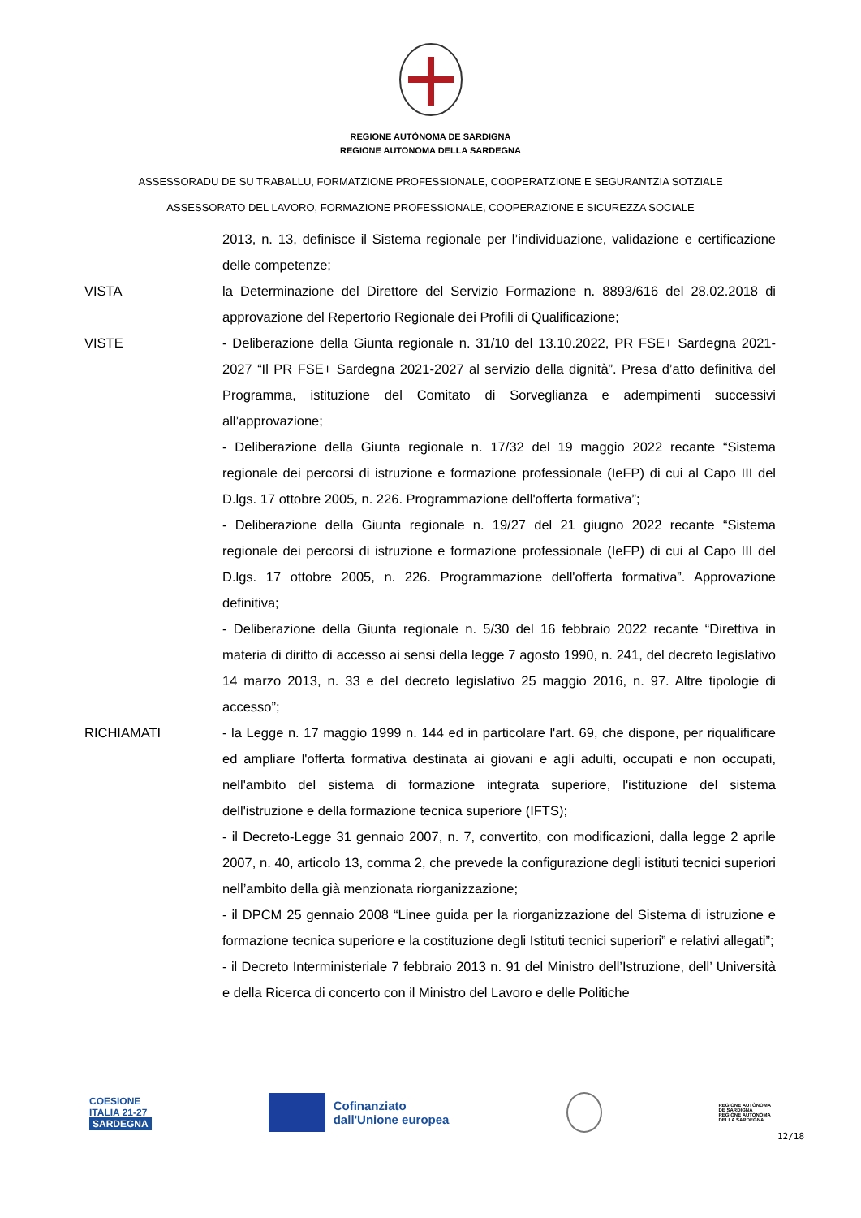REGIONE AUTÒNOMA DE SARDIGNA
REGIONE AUTONOMA DELLA SARDEGNA
ASSESSORADU DE SU TRABALLU, FORMATZIONE PROFESSIONALE, COOPERATZIONE E SEGURANTZIA SOTZIALE
ASSESSORATO DEL LAVORO, FORMAZIONE PROFESSIONALE, COOPERAZIONE E SICUREZZA SOCIALE
2013, n. 13, definisce il Sistema regionale per l’individuazione, validazione e certificazione delle competenze;
VISTA la Determinazione del Direttore del Servizio Formazione n. 8893/616 del 28.02.2018 di approvazione del Repertorio Regionale dei Profili di Qualificazione;
VISTE - Deliberazione della Giunta regionale n. 31/10 del 13.10.2022, PR FSE+ Sardegna 2021-2027 “Il PR FSE+ Sardegna 2021-2027 al servizio della dignità”. Presa d’atto definitiva del Programma, istituzione del Comitato di Sorveglianza e adempimenti successivi all’approvazione;
- Deliberazione della Giunta regionale n. 17/32 del 19 maggio 2022 recante “Sistema regionale dei percorsi di istruzione e formazione professionale (IeFP) di cui al Capo III del D.lgs. 17 ottobre 2005, n. 226. Programmazione dell'offerta formativa”;
- Deliberazione della Giunta regionale n. 19/27 del 21 giugno 2022 recante “Sistema regionale dei percorsi di istruzione e formazione professionale (IeFP) di cui al Capo III del D.lgs. 17 ottobre 2005, n. 226. Programmazione dell'offerta formativa”. Approvazione definitiva;
- Deliberazione della Giunta regionale n. 5/30 del 16 febbraio 2022 recante “Direttiva in materia di diritto di accesso ai sensi della legge 7 agosto 1990, n. 241, del decreto legislativo 14 marzo 2013, n. 33 e del decreto legislativo 25 maggio 2016, n. 97. Altre tipologie di accesso”;
RICHIAMATI - la Legge n. 17 maggio 1999 n. 144 ed in particolare l'art. 69, che dispone, per riqualificare ed ampliare l'offerta formativa destinata ai giovani e agli adulti, occupati e non occupati, nell'ambito del sistema di formazione integrata superiore, l'istituzione del sistema dell'istruzione e della formazione tecnica superiore (IFTS);
- il Decreto-Legge 31 gennaio 2007, n. 7, convertito, con modificazioni, dalla legge 2 aprile 2007, n. 40, articolo 13, comma 2, che prevede la configurazione degli istituti tecnici superiori nell’ambito della già menzionata riorganizzazione;
- il DPCM 25 gennaio 2008 “Linee guida per la riorganizzazione del Sistema di istruzione e formazione tecnica superiore e la costituzione degli Istituti tecnici superiori” e relativi allegati”;
- il Decreto Interministeriale 7 febbraio 2013 n. 91 del Ministro dell’Istruzione, dell’ Università e della Ricerca di concerto con il Ministro del Lavoro e delle Politiche
COESIONE
ITALIA 21-27
SARDEGNA
Cofinanziato
dall'Unione europea
REGIONE AUTÒNOMA
DE SARDIGNA
REGIONE AUTONOMA
DELLA SARDEGNA
12/18